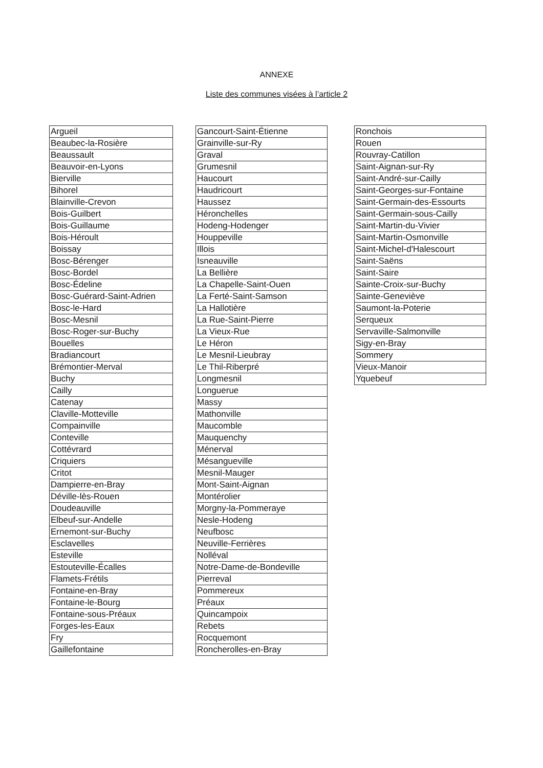ANNEXE
Liste des communes visées à l’article 2
| Argueil |
| Beaubec-la-Rosière |
| Beaussault |
| Beauvoir-en-Lyons |
| Bierville |
| Bihorel |
| Blainville-Crevon |
| Bois-Guilbert |
| Bois-Guillaume |
| Bois-Héroult |
| Boissay |
| Bosc-Bérenger |
| Bosc-Bordel |
| Bosc-Édeline |
| Bosc-Guérard-Saint-Adrien |
| Bosc-le-Hard |
| Bosc-Mesnil |
| Bosc-Roger-sur-Buchy |
| Bouelles |
| Bradiancourt |
| Brémontier-Merval |
| Buchy |
| Cailly |
| Catenay |
| Claville-Motteville |
| Compainville |
| Conteville |
| Cottévrard |
| Criquiers |
| Critot |
| Dampierre-en-Bray |
| Déville-lès-Rouen |
| Doudeauville |
| Elbeuf-sur-Andelle |
| Ernemont-sur-Buchy |
| Esclavelles |
| Esteville |
| Estouteville-Écalles |
| Flamets-Frétils |
| Fontaine-en-Bray |
| Fontaine-le-Bourg |
| Fontaine-sous-Préaux |
| Forges-les-Eaux |
| Fry |
| Gaillefontaine |
| Gancourt-Saint-Étienne |
| Grainville-sur-Ry |
| Graval |
| Grumesnil |
| Haucourt |
| Haudricourt |
| Haussez |
| Héronchelles |
| Hodeng-Hodenger |
| Houppeville |
| Illois |
| Isneauville |
| La Bellière |
| La Chapelle-Saint-Ouen |
| La Ferté-Saint-Samson |
| La Hallotière |
| La Rue-Saint-Pierre |
| La Vieux-Rue |
| Le Héron |
| Le Mesnil-Lieubray |
| Le Thil-Riberpré |
| Longmesnil |
| Longuerue |
| Massy |
| Mathonville |
| Maucomble |
| Mauquenchy |
| Ménerval |
| Mésangueville |
| Mesnil-Mauger |
| Mont-Saint-Aignan |
| Montérolier |
| Morgny-la-Pommeraye |
| Nesle-Hodeng |
| Neufbosc |
| Neuville-Ferrières |
| Nolléval |
| Notre-Dame-de-Bondeville |
| Pierreval |
| Pommereux |
| Préaux |
| Quincampoix |
| Rebets |
| Rocquemont |
| Roncherolles-en-Bray |
| Ronchois |
| Rouen |
| Rouvray-Catillon |
| Saint-Aignan-sur-Ry |
| Saint-André-sur-Cailly |
| Saint-Georges-sur-Fontaine |
| Saint-Germain-des-Essourts |
| Saint-Germain-sous-Cailly |
| Saint-Martin-du-Vivier |
| Saint-Martin-Osmonville |
| Saint-Michel-d'Halescourt |
| Saint-Saëns |
| Saint-Saire |
| Sainte-Croix-sur-Buchy |
| Sainte-Geneviève |
| Saumont-la-Poterie |
| Serqueux |
| Servaville-Salmonville |
| Sigy-en-Bray |
| Sommery |
| Vieux-Manoir |
| Yquebeuf |